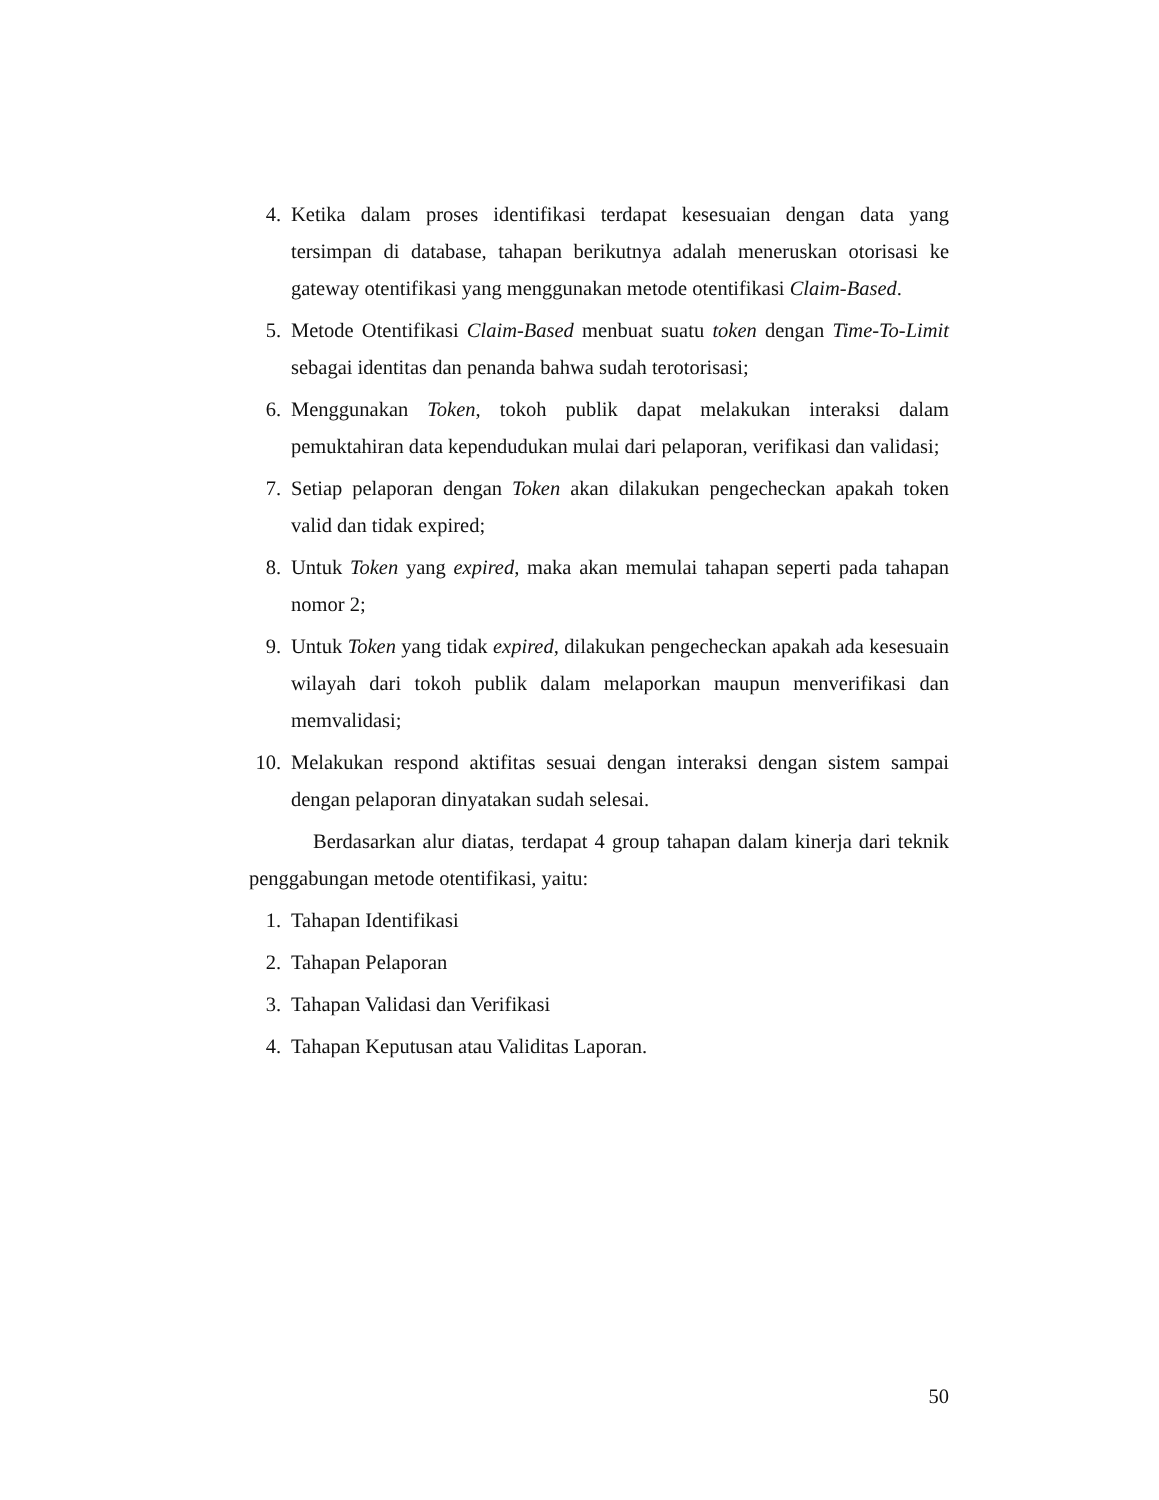4. Ketika dalam proses identifikasi terdapat kesesuaian dengan data yang tersimpan di database, tahapan berikutnya adalah meneruskan otorisasi ke gateway otentifikasi yang menggunakan metode otentifikasi Claim-Based.
5. Metode Otentifikasi Claim-Based menbuat suatu token dengan Time-To-Limit sebagai identitas dan penanda bahwa sudah terotorisasi;
6. Menggunakan Token, tokoh publik dapat melakukan interaksi dalam pemuktahiran data kependudukan mulai dari pelaporan, verifikasi dan validasi;
7. Setiap pelaporan dengan Token akan dilakukan pengecheckan apakah token valid dan tidak expired;
8. Untuk Token yang expired, maka akan memulai tahapan seperti pada tahapan nomor 2;
9. Untuk Token yang tidak expired, dilakukan pengecheckan apakah ada kesesuain wilayah dari tokoh publik dalam melaporkan maupun menverifikasi dan memvalidasi;
10. Melakukan respond aktifitas sesuai dengan interaksi dengan sistem sampai dengan pelaporan dinyatakan sudah selesai.
Berdasarkan alur diatas, terdapat 4 group tahapan dalam kinerja dari teknik penggabungan metode otentifikasi, yaitu:
1. Tahapan Identifikasi
2. Tahapan Pelaporan
3. Tahapan Validasi dan Verifikasi
4. Tahapan Keputusan atau Validitas Laporan.
50